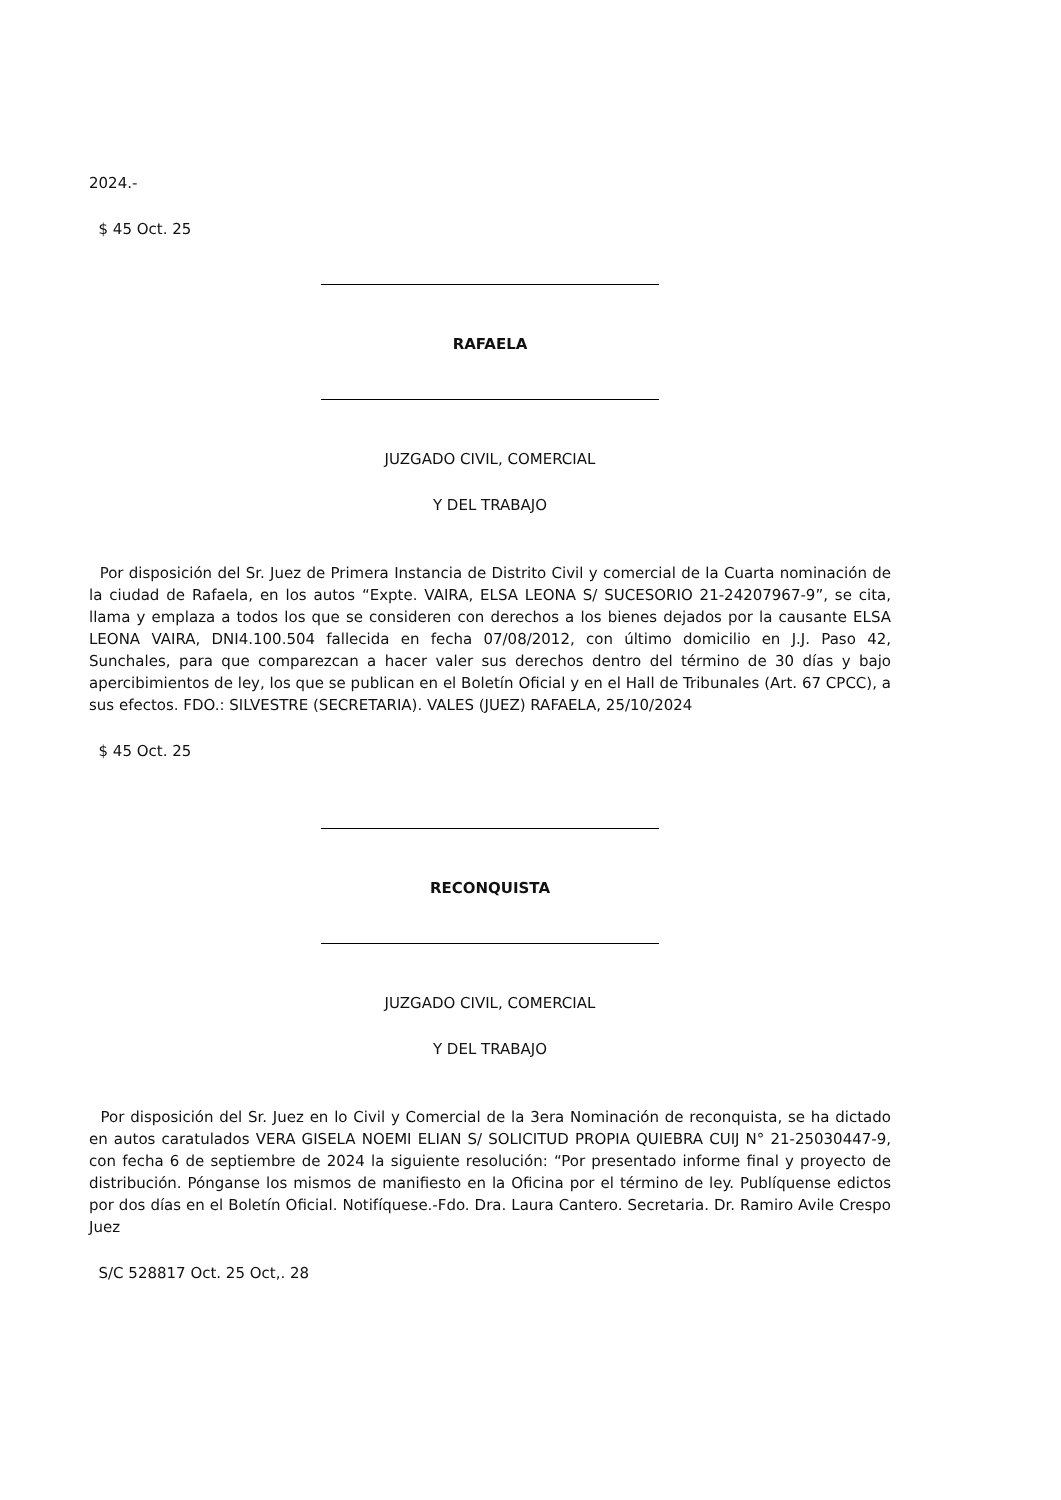2024.-
$ 45 Oct. 25
RAFAELA
JUZGADO CIVIL, COMERCIAL
Y DEL TRABAJO
Por disposición del Sr. Juez de Primera Instancia de Distrito Civil y comercial de la Cuarta nominación de la ciudad de Rafaela, en los autos “Expte. VAIRA, ELSA LEONA S/ SUCESORIO 21-24207967-9”, se cita, llama y emplaza a todos los que se consideren con derechos a los bienes dejados por la causante ELSA LEONA VAIRA, DNI4.100.504 fallecida en fecha 07/08/2012, con último domicilio en J.J. Paso 42, Sunchales, para que comparezcan a hacer valer sus derechos dentro del término de 30 días y bajo apercibimientos de ley, los que se publican en el Boletín Oficial y en el Hall de Tribunales (Art. 67 CPCC), a sus efectos. FDO.: SILVESTRE (SECRETARIA). VALES (JUEZ) RAFAELA, 25/10/2024
$ 45 Oct. 25
RECONQUISTA
JUZGADO CIVIL, COMERCIAL
Y DEL TRABAJO
Por disposición del Sr. Juez en lo Civil y Comercial de la 3era Nominación de reconquista, se ha dictado en autos caratulados VERA GISELA NOEMI ELIAN S/ SOLICITUD PROPIA QUIEBRA CUIJ N° 21-25030447-9, con fecha 6 de septiembre de 2024 la siguiente resolución: “Por presentado informe final y proyecto de distribución. Pónganse los mismos de manifiesto en la Oficina por el término de ley. Publíquense edictos por dos días en el Boletín Oficial. Notifíquese.-Fdo. Dra. Laura Cantero. Secretaria. Dr. Ramiro Avile Crespo Juez
S/C 528817 Oct. 25 Oct,. 28